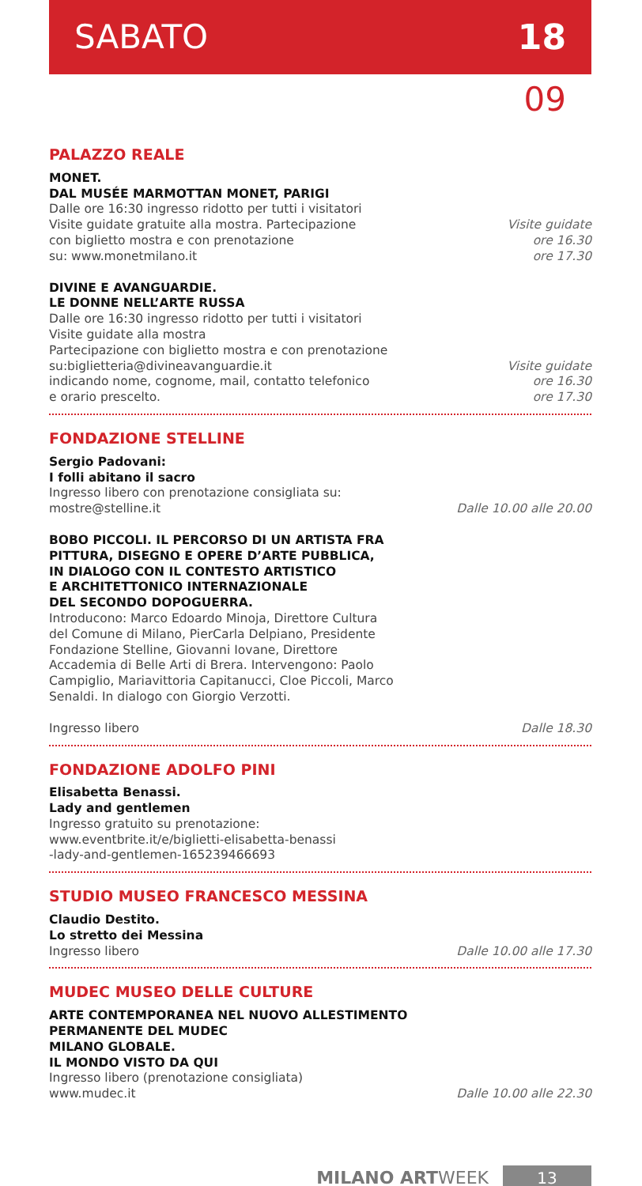SABATO 18
09
PALAZZO REALE
MONET.
DAL MUSÉE MARMOTTAN MONET, PARIGI
Dalle ore 16:30 ingresso ridotto per tutti i visitatori
Visite guidate gratuite alla mostra. Partecipazione
con biglietto mostra e con prenotazione
su: www.monetmilano.it
Visite guidate
ore 16.30
ore 17.30
DIVINE E AVANGUARDIE.
LE DONNE NELL’ARTE RUSSA
Dalle ore 16:30 ingresso ridotto per tutti i visitatori
Visite guidate alla mostra
Partecipazione con biglietto mostra e con prenotazione
su:biglietteria@divineavanguardie.it
indicando nome, cognome, mail, contatto telefonico
e orario prescelto.
Visite guidate
ore 16.30
ore 17.30
FONDAZIONE STELLINE
Sergio Padovani:
I folli abitano il sacro
Ingresso libero con prenotazione consigliata su:
mostre@stelline.it
Dalle 10.00 alle 20.00
BOBO PICCOLI. IL PERCORSO DI UN ARTISTA FRA
PITTURA, DISEGNO E OPERE D’ARTE PUBBLICA,
IN DIALOGO CON IL CONTESTO ARTISTICO
E ARCHITETTONICO INTERNAZIONALE
DEL SECONDO DOPOGUERRA.
Introducono: Marco Edoardo Minoja, Direttore Cultura
del Comune di Milano, PierCarla Delpiano, Presidente
Fondazione Stelline, Giovanni Iovane, Direttore
Accademia di Belle Arti di Brera. Intervengono: Paolo
Campiglio, Mariavittoria Capitanucci, Cloe Piccoli, Marco
Senaldi. In dialogo con Giorgio Verzotti.
Ingresso libero
Dalle 18.30
FONDAZIONE ADOLFO PINI
Elisabetta Benassi.
Lady and gentlemen
Ingresso gratuito su prenotazione:
www.eventbrite.it/e/biglietti-elisabetta-benassi
-lady-and-gentlemen-165239466693
STUDIO MUSEO FRANCESCO MESSINA
Claudio Destito.
Lo stretto dei Messina
Ingresso libero
Dalle 10.00 alle 17.30
MUDEC MUSEO DELLE CULTURE
ARTE CONTEMPORANEA NEL NUOVO ALLESTIMENTO
PERMANENTE DEL MUDEC
MILANO GLOBALE.
IL MONDO VISTO DA QUI
Ingresso libero (prenotazione consigliata)
www.mudec.it
Dalle 10.00 alle 22.30
MILANO ARTWEEK 13